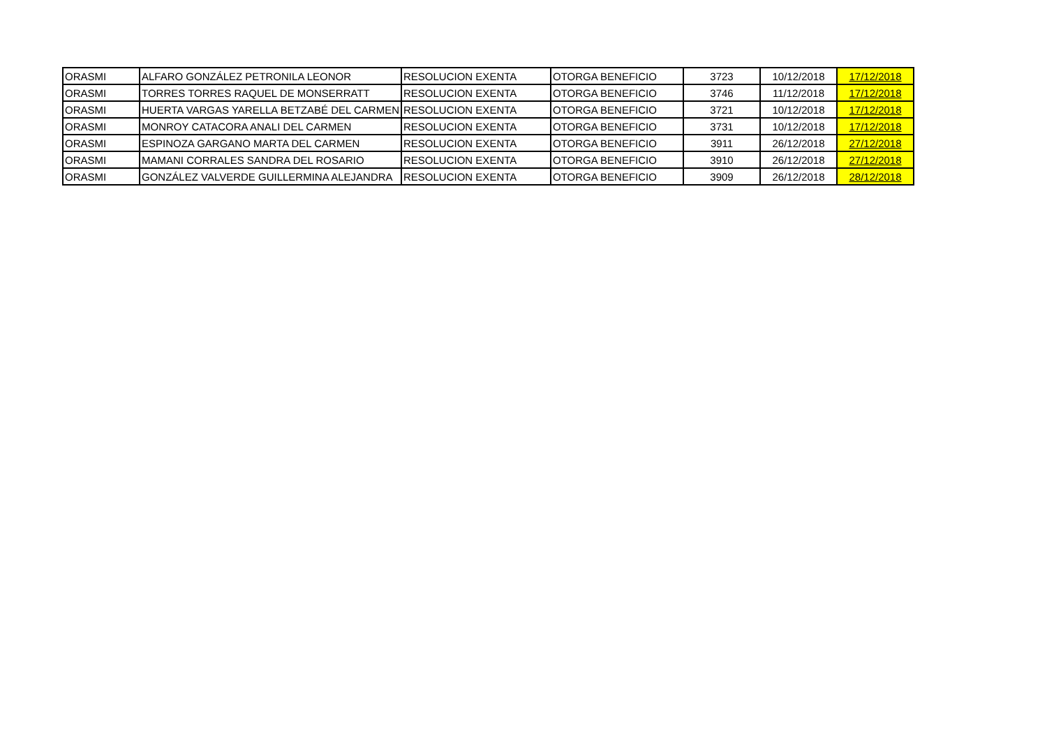| ORASMI | ALFARO GONZÁLEZ PETRONILA LEONOR | RESOLUCION EXENTA | OTORGA BENEFICIO | 3723 | 10/12/2018 | 17/12/2018 |
| ORASMI | TORRES TORRES RAQUEL DE MONSERRATT | RESOLUCION EXENTA | OTORGA BENEFICIO | 3746 | 11/12/2018 | 17/12/2018 |
| ORASMI | HUERTA VARGAS YARELLA BETZABÉ DEL CARMEN | RESOLUCION EXENTA | OTORGA BENEFICIO | 3721 | 10/12/2018 | 17/12/2018 |
| ORASMI | MONROY CATACORA ANALI DEL CARMEN | RESOLUCION EXENTA | OTORGA BENEFICIO | 3731 | 10/12/2018 | 17/12/2018 |
| ORASMI | ESPINOZA GARGANO MARTA DEL CARMEN | RESOLUCION EXENTA | OTORGA BENEFICIO | 3911 | 26/12/2018 | 27/12/2018 |
| ORASMI | MAMANI CORRALES SANDRA DEL ROSARIO | RESOLUCION EXENTA | OTORGA BENEFICIO | 3910 | 26/12/2018 | 27/12/2018 |
| ORASMI | GONZÁLEZ VALVERDE GUILLERMINA ALEJANDRA | RESOLUCION EXENTA | OTORGA BENEFICIO | 3909 | 26/12/2018 | 28/12/2018 |